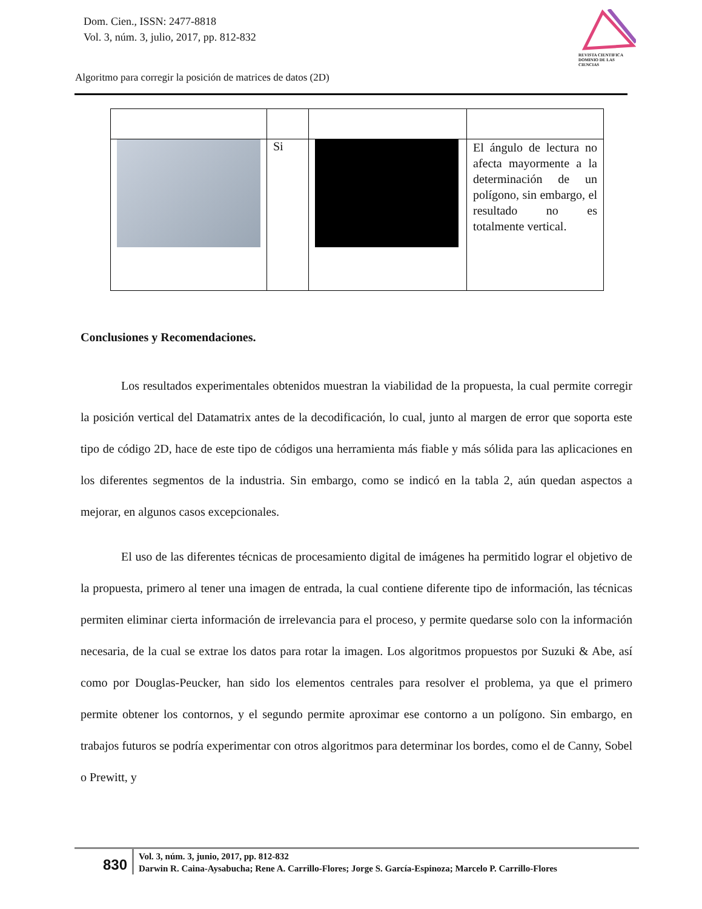Dom. Cien., ISSN: 2477-8818
Vol. 3, núm. 3, julio, 2017, pp. 812-832
REVISTA CIENTIFICA DOMINIO DE LAS CIENCIAS
Algoritmo para corregir la posición de matrices de datos (2D)
| | Si | | El ángulo de lectura no afecta mayormente a la determinación de un polígono, sin embargo, el resultado no es totalmente vertical. |
Conclusiones y Recomendaciones.
Los resultados experimentales obtenidos muestran la viabilidad de la propuesta, la cual permite corregir la posición vertical del Datamatrix antes de la decodificación, lo cual, junto al margen de error que soporta este tipo de código 2D, hace de este tipo de códigos una herramienta más fiable y más sólida para las aplicaciones en los diferentes segmentos de la industria. Sin embargo, como se indicó en la tabla 2, aún quedan aspectos a mejorar, en algunos casos excepcionales.
El uso de las diferentes técnicas de procesamiento digital de imágenes ha permitido lograr el objetivo de la propuesta, primero al tener una imagen de entrada, la cual contiene diferente tipo de información, las técnicas permiten eliminar cierta información de irrelevancia para el proceso, y permite quedarse solo con la información necesaria, de la cual se extrae los datos para rotar la imagen. Los algoritmos propuestos por Suzuki & Abe, así como por Douglas-Peucker, han sido los elementos centrales para resolver el problema, ya que el primero permite obtener los contornos, y el segundo permite aproximar ese contorno a un polígono. Sin embargo, en trabajos futuros se podría experimentar con otros algoritmos para determinar los bordes, como el de Canny, Sobel o Prewitt, y
830
Vol. 3, núm. 3, junio, 2017, pp. 812-832
Darwin R. Caina-Aysabucha; Rene A. Carrillo-Flores; Jorge S. García-Espinoza; Marcelo P. Carrillo-Flores